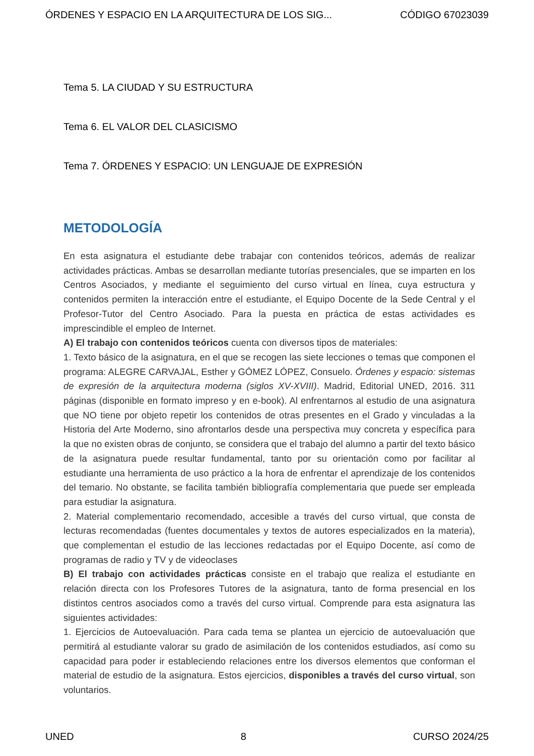ÓRDENES Y ESPACIO EN LA ARQUITECTURA DE LOS SIG... CÓDIGO 67023039
Tema 5. LA CIUDAD Y SU ESTRUCTURA
Tema 6. EL VALOR DEL CLASICISMO
Tema 7. ÓRDENES Y ESPACIO: UN LENGUAJE DE EXPRESIÓN
METODOLOGÍA
En esta asignatura el estudiante debe trabajar con contenidos teóricos, además de realizar actividades prácticas. Ambas se desarrollan mediante tutorías presenciales, que se imparten en los Centros Asociados, y mediante el seguimiento del curso virtual en línea, cuya estructura y contenidos permiten la interacción entre el estudiante, el Equipo Docente de la Sede Central y el Profesor-Tutor del Centro Asociado. Para la puesta en práctica de estas actividades es imprescindible el empleo de Internet.
A) El trabajo con contenidos teóricos cuenta con diversos tipos de materiales:
1. Texto básico de la asignatura, en el que se recogen las siete lecciones o temas que componen el programa: ALEGRE CARVAJAL, Esther y GÓMEZ LÓPEZ, Consuelo. Órdenes y espacio: sistemas de expresión de la arquitectura moderna (siglos XV-XVIII). Madrid, Editorial UNED, 2016. 311 páginas (disponible en formato impreso y en e-book). Al enfrentarnos al estudio de una asignatura que NO tiene por objeto repetir los contenidos de otras presentes en el Grado y vinculadas a la Historia del Arte Moderno, sino afrontarlos desde una perspectiva muy concreta y específica para la que no existen obras de conjunto, se considera que el trabajo del alumno a partir del texto básico de la asignatura puede resultar fundamental, tanto por su orientación como por facilitar al estudiante una herramienta de uso práctico a la hora de enfrentar el aprendizaje de los contenidos del temario. No obstante, se facilita también bibliografía complementaria que puede ser empleada para estudiar la asignatura.
2. Material complementario recomendado, accesible a través del curso virtual, que consta de lecturas recomendadas (fuentes documentales y textos de autores especializados en la materia), que complementan el estudio de las lecciones redactadas por el Equipo Docente, así como de programas de radio y TV y de videoclases
B) El trabajo con actividades prácticas consiste en el trabajo que realiza el estudiante en relación directa con los Profesores Tutores de la asignatura, tanto de forma presencial en los distintos centros asociados como a través del curso virtual. Comprende para esta asignatura las siguientes actividades:
1. Ejercicios de Autoevaluación. Para cada tema se plantea un ejercicio de autoevaluación que permitirá al estudiante valorar su grado de asimilación de los contenidos estudiados, así como su capacidad para poder ir estableciendo relaciones entre los diversos elementos que conforman el material de estudio de la asignatura. Estos ejercicios, disponibles a través del curso virtual, son voluntarios.
UNED 8 CURSO 2024/25